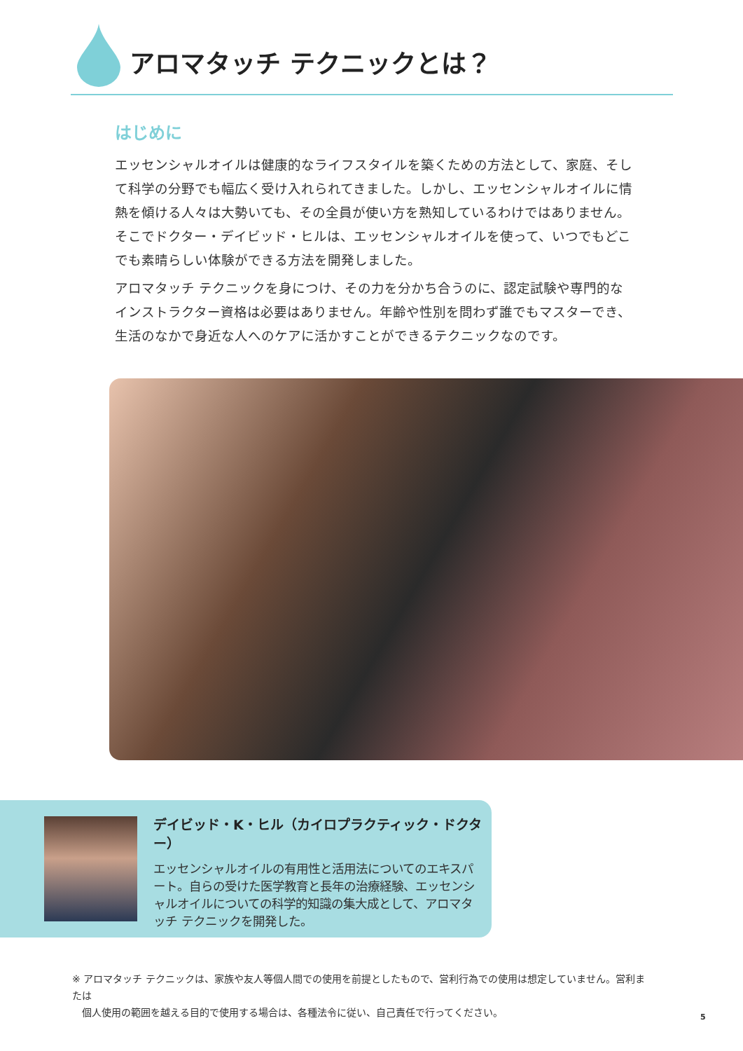アロマタッチ テクニックとは？
はじめに
エッセンシャルオイルは健康的なライフスタイルを築くための方法として、家庭、そして科学の分野でも幅広く受け入れられてきました。しかし、エッセンシャルオイルに情熱を傾ける人々は大勢いても、その全員が使い方を熟知しているわけではありません。そこでドクター・デイビッド・ヒルは、エッセンシャルオイルを使って、いつでもどこでも素晴らしい体験ができる方法を開発しました。
アロマタッチ テクニックを身につけ、その力を分かち合うのに、認定試験や専門的なインストラクター資格は必要はありません。年齢や性別を問わず誰でもマスターでき、生活のなかで身近な人へのケアに活かすことができるテクニックなのです。
デイビッド・K・ヒル（カイロプラクティック・ドクター）
エッセンシャルオイルの有用性と活用法についてのエキスパート。自らの受けた医学教育と長年の治療経験、エッセンシャルオイルについての科学的知識の集大成として、アロマタッチ テクニックを開発した。
※ アロマタッチ テクニックは、家族や友人等個人間での使用を前提としたもので、営利行為での使用は想定していません。営利または
　個人使用の範囲を越える目的で使用する場合は、各種法令に従い、自己責任で行ってください。
5